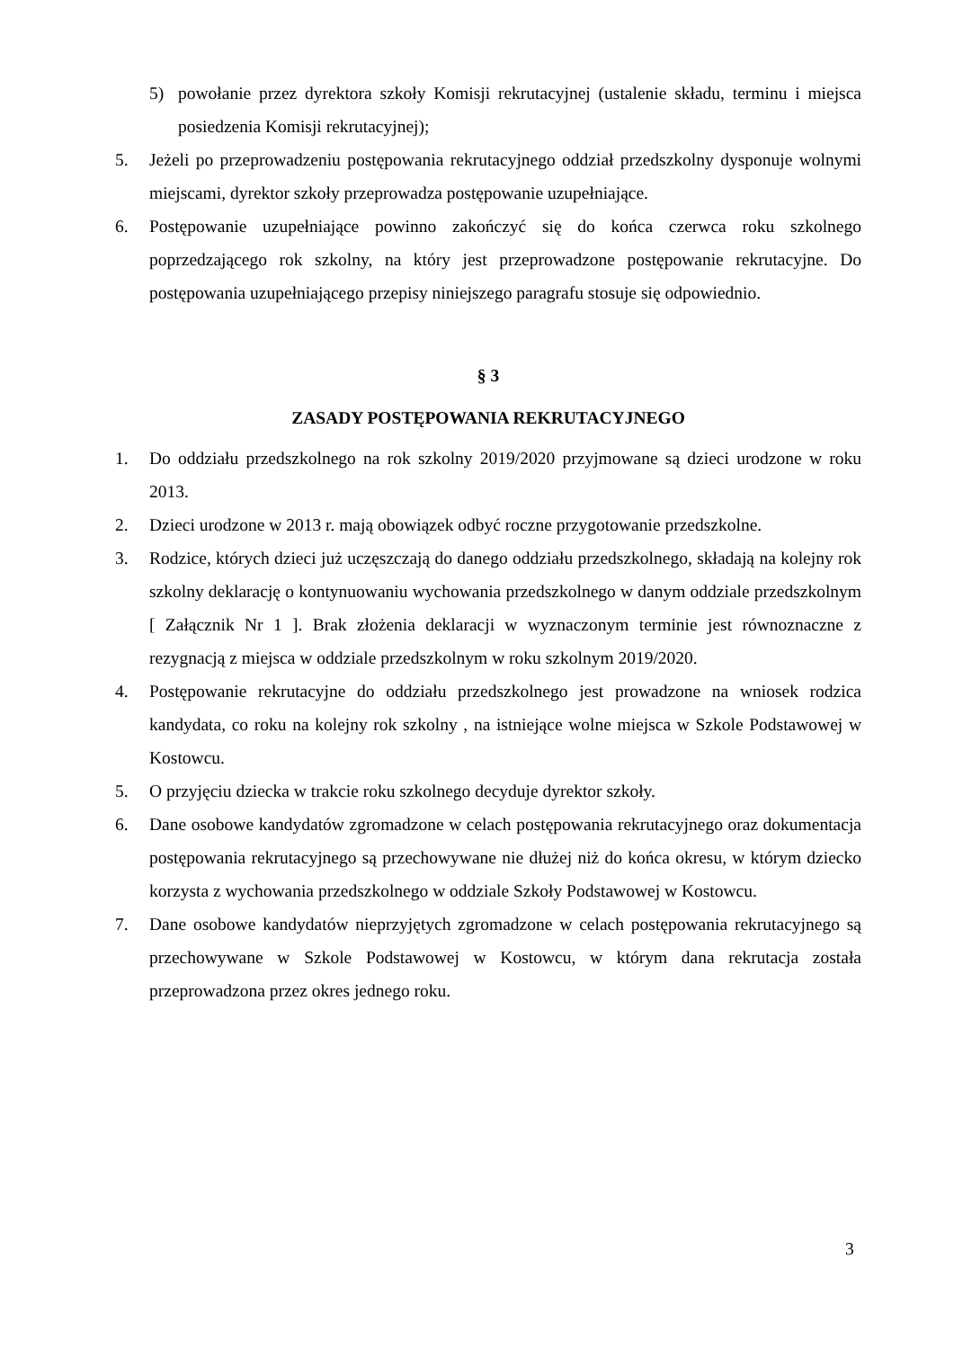5) powołanie przez dyrektora szkoły Komisji rekrutacyjnej (ustalenie składu, terminu i miejsca posiedzenia Komisji rekrutacyjnej);
5. Jeżeli po przeprowadzeniu postępowania rekrutacyjnego oddział przedszkolny dysponuje wolnymi miejscami, dyrektor szkoły przeprowadza postępowanie uzupełniające.
6. Postępowanie uzupełniające powinno zakończyć się do końca czerwca roku szkolnego poprzedzającego rok szkolny, na który jest przeprowadzone postępowanie rekrutacyjne. Do postępowania uzupełniającego przepisy niniejszego paragrafu stosuje się odpowiednio.
§ 3
ZASADY POSTĘPOWANIA REKRUTACYJNEGO
1. Do oddziału przedszkolnego na rok szkolny 2019/2020 przyjmowane są dzieci urodzone w roku 2013.
2. Dzieci urodzone w 2013 r. mają obowiązek odbyć roczne przygotowanie przedszkolne.
3. Rodzice, których dzieci już uczęszczają do danego oddziału przedszkolnego, składają na kolejny rok szkolny deklarację o kontynuowaniu wychowania przedszkolnego w danym oddziale przedszkolnym [ Załącznik Nr 1 ]. Brak złożenia deklaracji w wyznaczonym terminie jest równoznaczne z rezygnacją z miejsca w oddziale przedszkolnym w roku szkolnym 2019/2020.
4. Postępowanie rekrutacyjne do oddziału przedszkolnego jest prowadzone na wniosek rodzica kandydata, co roku na kolejny rok szkolny , na istniejące wolne miejsca w Szkole Podstawowej w Kostowcu.
5. O przyjęciu dziecka w trakcie roku szkolnego decyduje dyrektor szkoły.
6. Dane osobowe kandydatów zgromadzone w celach postępowania rekrutacyjnego oraz dokumentacja postępowania rekrutacyjnego są przechowywane nie dłużej niż do końca okresu, w którym dziecko korzysta z wychowania przedszkolnego w oddziale Szkoły Podstawowej w Kostowcu.
7. Dane osobowe kandydatów nieprzyjętych zgromadzone w celach postępowania rekrutacyjnego są przechowywane w Szkole Podstawowej w Kostowcu, w którym dana rekrutacja została przeprowadzona przez okres jednego roku.
3